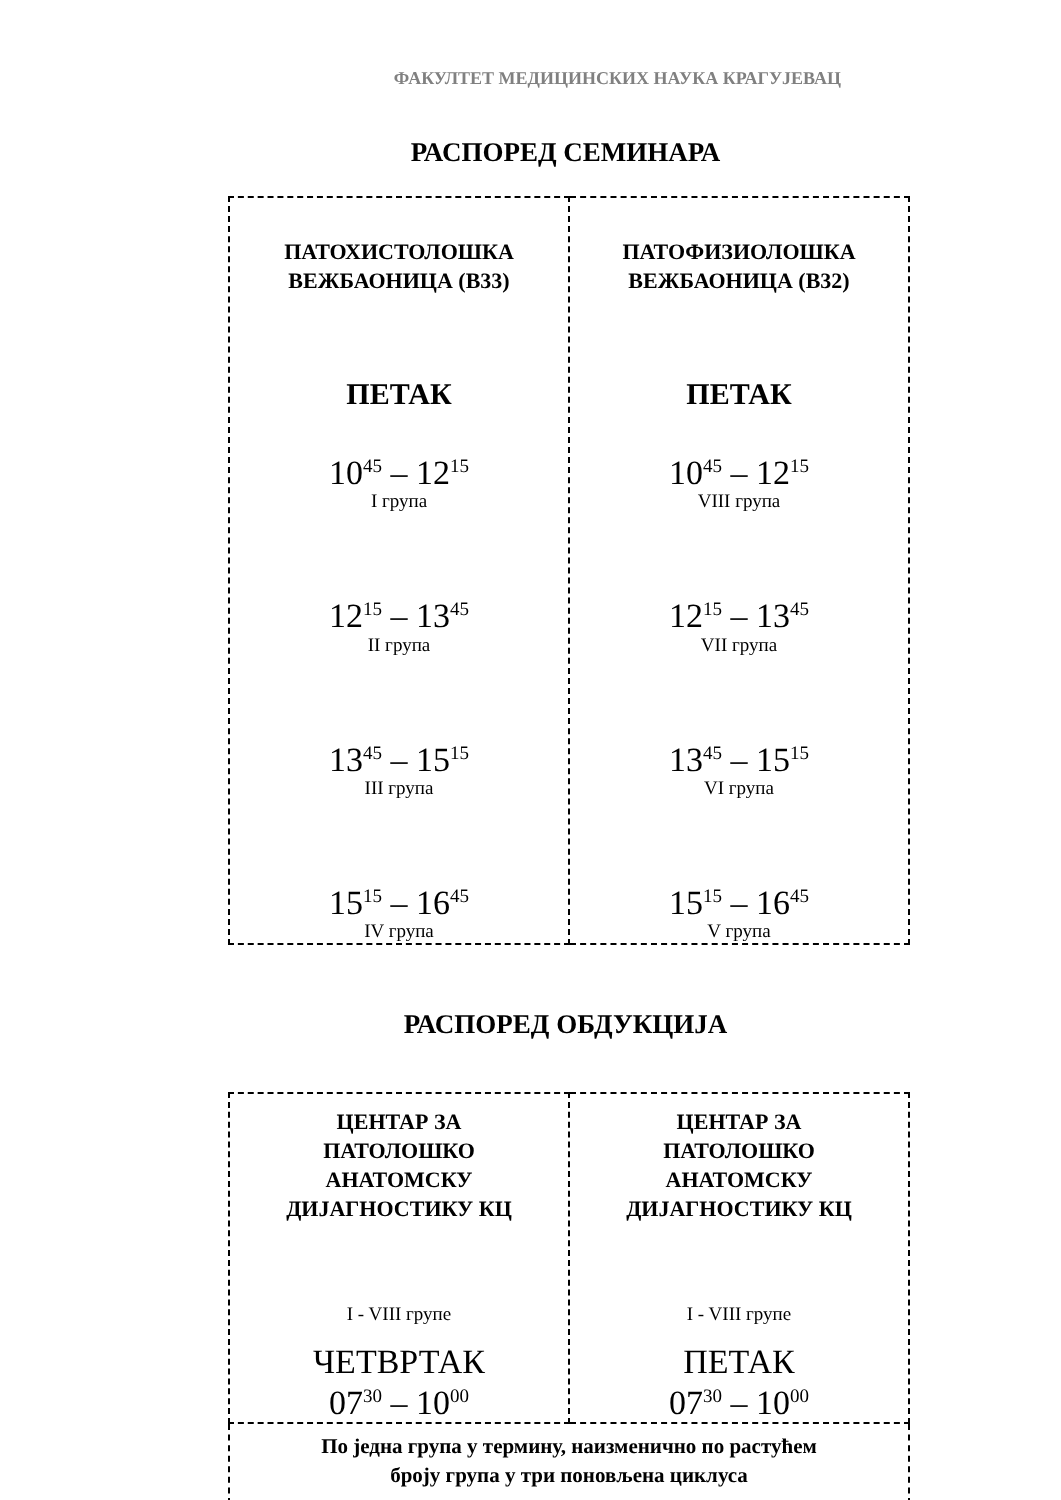ФАКУЛТЕТ МЕДИЦИНСКИХ НАУКА КРАГУЈЕВАЦ
РАСПОРЕД СЕМИНАРА
| ПАТОХИСТОЛОШКА ВЕЖБАОНИЦА (B33) ПЕТАК 10<sup>45</sup> – 12<sup>15</sup> I група 12<sup>15</sup> – 13<sup>45</sup> II група 13<sup>45</sup> – 15<sup>15</sup> III група 15<sup>15</sup> – 16<sup>45</sup> IV група | ПАТОФИЗИОЛОШКА ВЕЖБАОНИЦА (B32) ПЕТАК 10<sup>45</sup> – 12<sup>15</sup> VIII група 12<sup>15</sup> – 13<sup>45</sup> VII група 13<sup>45</sup> – 15<sup>15</sup> VI група 15<sup>15</sup> – 16<sup>45</sup> V група |
РАСПОРЕД ОБДУКЦИЈА
| ЦЕНТАР ЗА ПАТОЛОШКО АНАТОМСКУ ДИЈАГНОСТИКУ КЦ I - VIII групе ЧЕТВРТАК 07<sup>30</sup> – 10<sup>00</sup> | ЦЕНТАР ЗА ПАТОЛОШКО АНАТОМСКУ ДИЈАГНОСТИКУ КЦ I - VIII групе ПЕТАК 07<sup>30</sup> – 10<sup>00</sup> |
| По једна група у термину, наизменично по растућем броју група у три поновљена циклуса | |